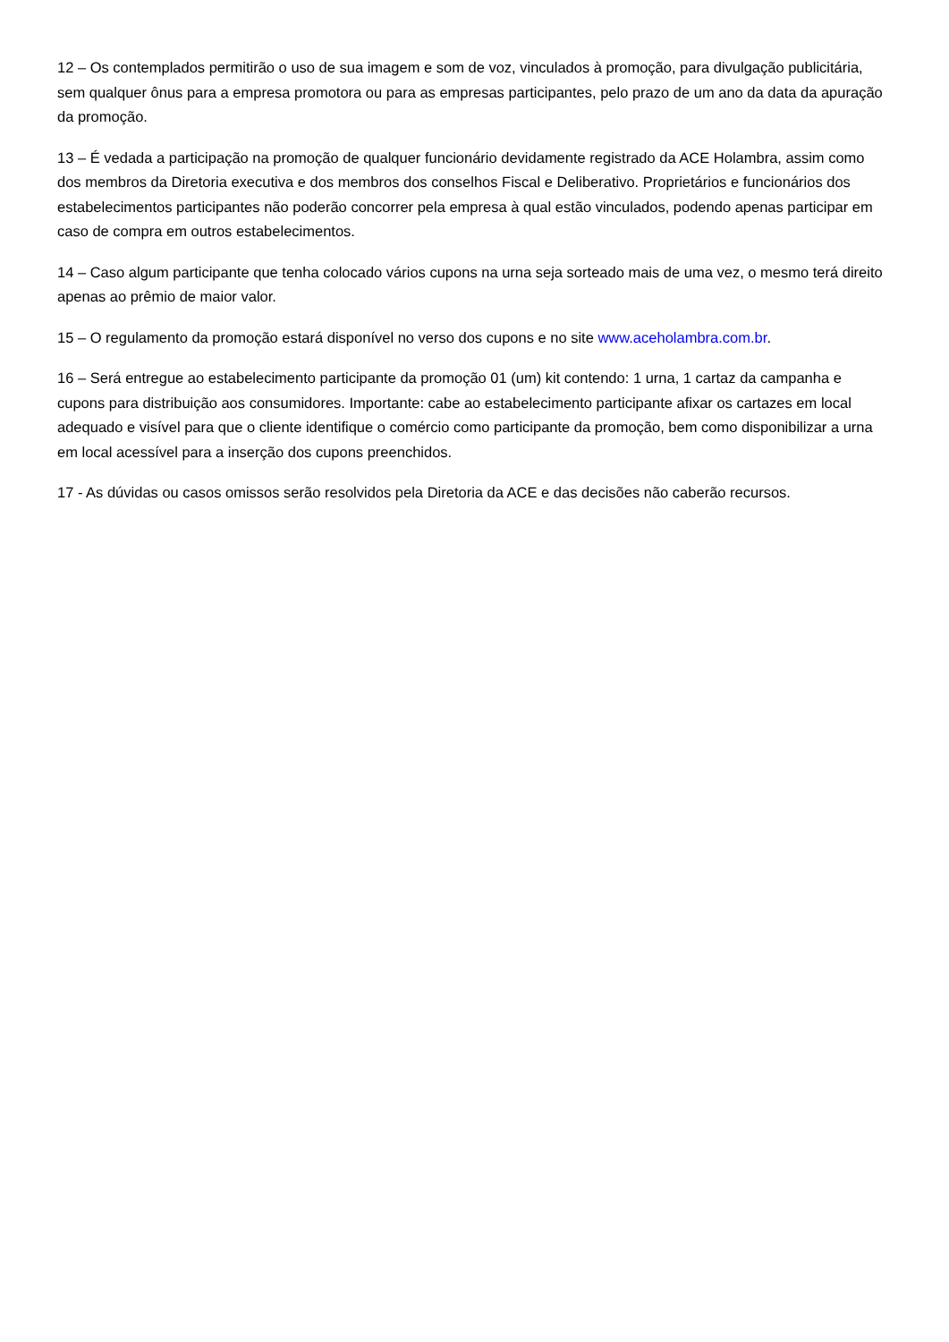12 – Os contemplados permitirão o uso de sua imagem e som de voz, vinculados à promoção, para divulgação publicitária, sem qualquer ônus para a empresa promotora ou para as empresas participantes, pelo prazo de um ano da data da apuração da promoção.
13 – É vedada a participação na promoção de qualquer funcionário devidamente registrado da ACE Holambra, assim como dos membros da Diretoria executiva e dos membros dos conselhos Fiscal e Deliberativo. Proprietários e funcionários dos estabelecimentos participantes não poderão concorrer pela empresa à qual estão vinculados, podendo apenas participar em caso de compra em outros estabelecimentos.
14 – Caso algum participante que tenha colocado vários cupons na urna seja sorteado mais de uma vez, o mesmo terá direito apenas ao prêmio de maior valor.
15 – O regulamento da promoção estará disponível no verso dos cupons e no site www.aceholambra.com.br.
16 – Será entregue ao estabelecimento participante da promoção 01 (um) kit contendo: 1 urna, 1 cartaz da campanha e cupons para distribuição aos consumidores. Importante: cabe ao estabelecimento participante afixar os cartazes em local adequado e visível para que o cliente identifique o comércio como participante da promoção, bem como disponibilizar a urna em local acessível para a inserção dos cupons preenchidos.
17 - As dúvidas ou casos omissos serão resolvidos pela Diretoria da ACE e das decisões não caberão recursos.